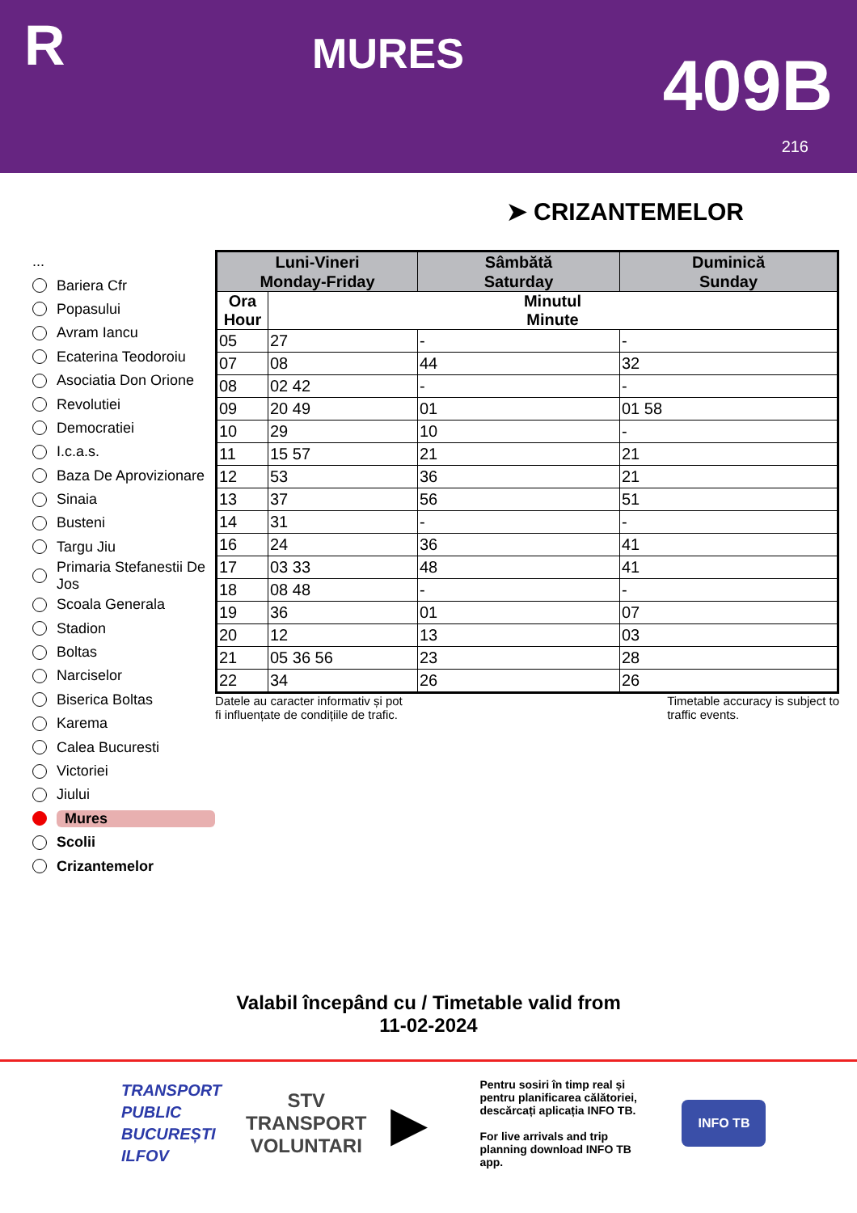R
MURES
409B
216
➤ CRIZANTEMELOR
...
Bariera Cfr
Popasului
Avram Iancu
Ecaterina Teodoroiu
Asociatia Don Orione
Revolutiei
Democratiei
I.c.a.s.
Baza De Aprovizionare
Sinaia
Busteni
Targu Jiu
Primaria Stefanestii De Jos
Scoala Generala
Stadion
Boltas
Narciselor
Biserica Boltas
Karema
Calea Bucuresti
Victoriei
Jiului
Mures
Scolii
Crizantemelor
| Luni-Vineri Monday-Friday | | Sâmbătă Saturday | Duminică Sunday |
| --- | --- | --- | --- |
| Ora Hour | Minutul Minute | | |
| 05 | 27 | - | - |
| 07 | 08 | 44 | 32 |
| 08 | 02 42 | - | - |
| 09 | 20 49 | 01 | 01 58 |
| 10 | 29 | 10 | - |
| 11 | 15 57 | 21 | 21 |
| 12 | 53 | 36 | 21 |
| 13 | 37 | 56 | 51 |
| 14 | 31 | - | - |
| 16 | 24 | 36 | 41 |
| 17 | 03 33 | 48 | 41 |
| 18 | 08 48 | - | - |
| 19 | 36 | 01 | 07 |
| 20 | 12 | 13 | 03 |
| 21 | 05 36 56 | 23 | 28 |
| 22 | 34 | 26 | 26 |
Datele au caracter informativ și pot
fi influențate de condițiile de trafic.
Timetable accuracy is subject to
traffic events.
Valabil începând cu / Timetable valid from
11-02-2024
TRANSPORT
PUBLIC
BUCUREȘTI
ILFOV
STV
TRANSPORT
VOLUNTARI
▶
Pentru sosiri în timp real și pentru planificarea călătoriei, descărcați aplicația INFO TB.
For live arrivals and trip planning download INFO TB app.
INFO TB